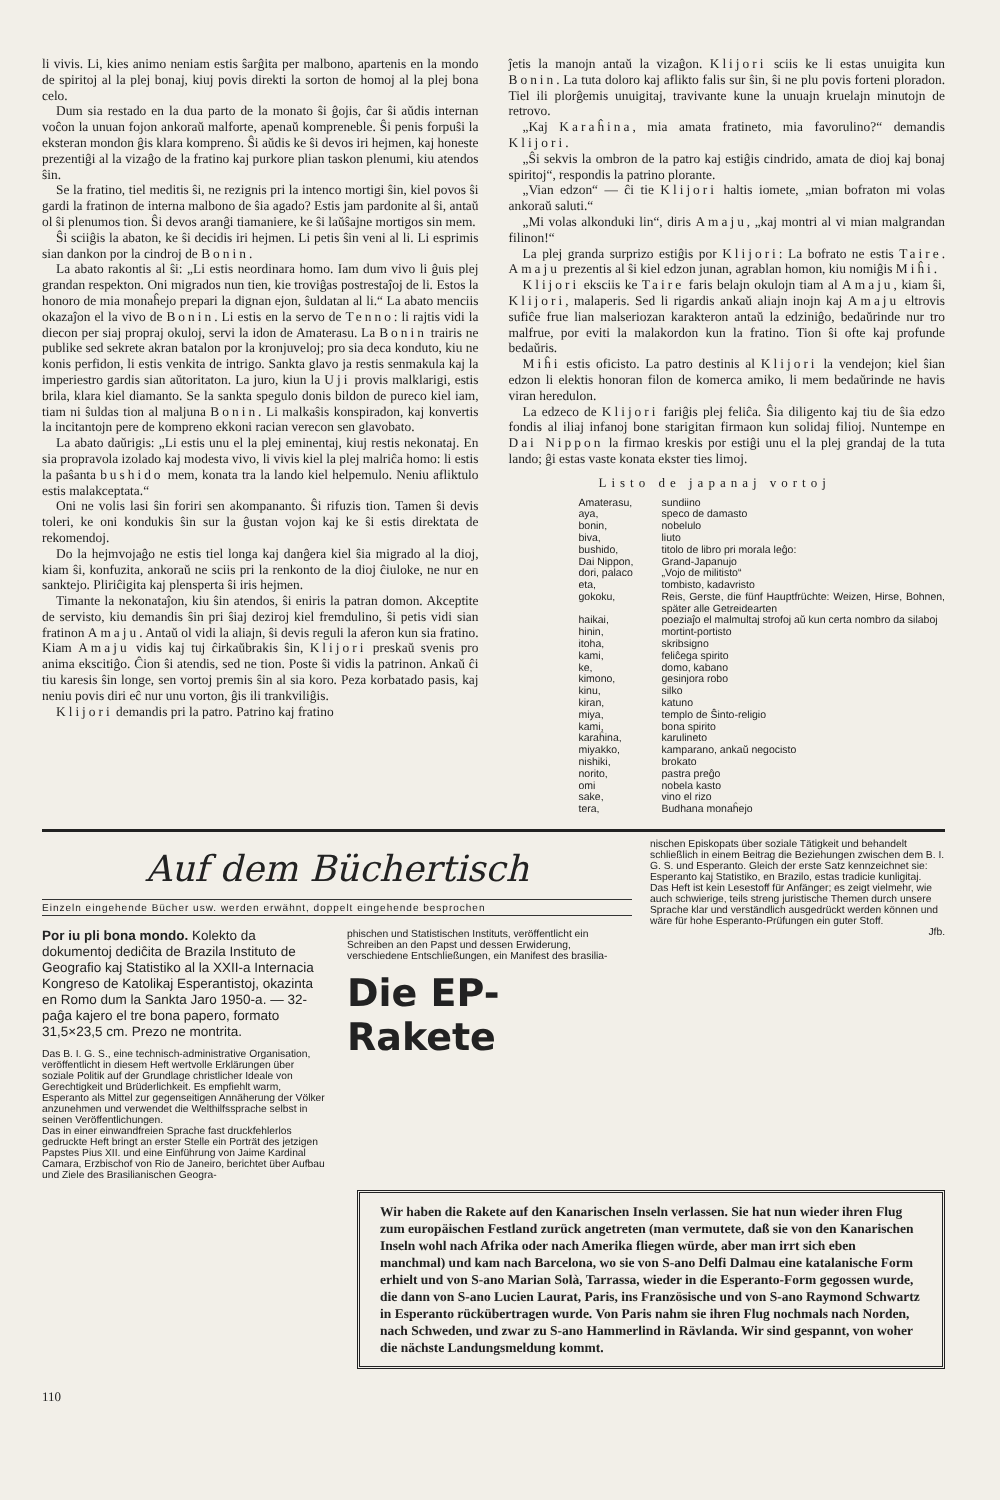li vivis. Li, kies animo neniam estis ŝarĝita per malbono, apartenis en la mondo de spiritoj al la plej bonaj, kiuj povis direkti la sorton de homoj al la plej bona celo.
Dum sia restado en la dua parto de la monato ŝi ĝojis, ĉar ŝi aŭdis internan voĉon la unuan fojon ankoraŭ malforte, apenaŭ kompreneble. Ŝi penis forpuŝi la eksteran mondon ĝis klara kompreno. Ŝi aŭdis ke ŝi devos iri hejmen, kaj honeste prezentiĝi al la vizaĝo de la fratino kaj purkore plian taskon plenumi, kiu atendos ŝin.
Se la fratino, tiel meditis ŝi, ne rezignis pri la intenco mortigi ŝin, kiel povos ŝi gardi la fratinon de interna malbono de ŝia agado? Estis jam pardonite al ŝi, antaŭ ol ŝi plenumos tion. Ŝi devos aranĝi tiamaniere, ke ŝi laŭŝajne mortigos sin mem.
Ŝi sciiĝis la abaton, ke ŝi decidis iri hejmen. Li petis ŝin veni al li. Li esprimis sian dankon por la cindroj de Bonin.
La abato rakontis al ŝi: „Li estis neordinara homo. Iam dum vivo li ĝuis plej grandan respekton. Oni migrados nun tien, kie troviĝas postrestaĵoj de li. Estos la honoro de mia monaĥejo prepari la dignan ejon, ŝuldatan al li.“ La abato menciis okazaĵon el la vivo de Bonin. Li estis en la servo de Tenno: li rajtis vidi la diecon per siaj propraj okuloj, servi la idon de Amaterasu. La Bonin trairis ne publike sed sekrete akran batalon por la kronjuveloj; pro sia deca konduto, kiu ne konis perfidon, li estis venkita de intrigo. Sankta glavo ja restis senmakula kaj la imperiestro gardis sian aŭtoritaton. La juro, kiun la Uji provis malklarigi, estis brila, klara kiel diamanto. Se la sankta spegulo donis bildon de pureco kiel iam, tiam ni ŝuldas tion al maljuna Bonin. Li malkaŝis konspiradon, kaj konvertis la incitantojn pere de komprenо ekkoni racian verecon sen glavobato.
La abato daŭrigis: „Li estis unu el la plej eminentaj, kiuj restis nekonataj. En sia propravola izolado kaj modesta vivo, li vivis kiel la plej malriĉa homo: li estis la paŝanta bushido mem, konata tra la lando kiel helpemulo. Neniu afliktulo estis malakceptata.“
Oni ne volis lasi ŝin foriri sen akompananto. Ŝi rifuzis tion. Tamen ŝi devis toleri, ke oni kondukis ŝin sur la ĝustan vojon kaj ke ŝi estis direktata de rekomendoj.
Do la hejmvojaĝo ne estis tiel longa kaj danĝera kiel ŝia migrado al la dioj, kiam ŝi, konfuzita, ankoraŭ ne sciis pri la renkonto de la dioj ĉiuloke, ne nur en sanktejo. Pliriĉigita kaj plensperta ŝi iris hejmen.
Timante la nekonataĵon, kiu ŝin atendos, ŝi eniris la patran domon. Akceptite de servisto, kiu demandis ŝin pri ŝiaj deziroj kiel fremdulino, ŝi petis vidi sian fratinon Amaju. Antaŭ ol vidi la aliajn, ŝi devis reguli la aferon kun sia fratino. Kiam Amaju vidis kaj tuj ĉirkaŭbrakis ŝin, Klijori preskaŭ svenis pro anima ekscitiĝo. Ĉion ŝi atendis, sed ne tion. Poste ŝi vidis la patrinon. Ankaŭ ĉi tiu karesis ŝin longe, sen vortoj premis ŝin al sia koro. Peza korbatado pasis, kaj neniu povis diri eĉ nur unu vorton, ĝis ili trankviliĝis.
Klijori demandis pri la patro. Patrino kaj fratino
ĵetis la manojn antaŭ la vizaĝon. Klijori sciis ke li estas unuigita kun Bonin. La tuta doloro kaj aflikto falis sur ŝin, ŝi ne plu povis forteni ploradon. Tiel ili plorĝemis unuigitaj, travivante kune la unuajn kruelajn minutojn de retrovo.
„Kaj Karaĥina, mia amata fratineto, mia favorulino?“ demandis Klijori.
„Ŝi sekvis la ombron de la patro kaj estiĝis cindrido, amata de dioj kaj bonaj spiritoj“, respondis la patrino plorante.
„Vian edzon“ — ĉi tie Klijori haltis iomete, „mian bofraton mi volas ankoraŭ saluti.“
„Mi volas alkonduki lin“, diris Amaju, „kaj montri al vi mian malgrandan filinon!“
La plej granda surprizo estiĝis por Klijori: La bofrato ne estis Taire. Amaju prezentis al ŝi kiel edzon junan, agrablan homon, kiu nomiĝis Miĥi.
Klijori eksciis ke Taire faris belajn okulojn tiam al Amaju, kiam ŝi, Klijori, malaperis. Sed li rigardis ankaŭ aliajn inojn kaj Amaju eltrovis sufiĉe frue lian malseriozan karakteron antaŭ la edziniĝo, bedaŭrinde nur tro malfrue, por eviti la malakordon kun la fratino. Tion ŝi ofte kaj profunde bedaŭris.
Miĥi estis oficisto. La patro destinis al Klijori la vendejon; kiel ŝian edzon li elektis honoran filon de komerca amiko, li mem bedaŭrinde ne havis viran heredulon.
La edzeco de Klijori fariĝis plej feliĉa. Ŝia diligento kaj tiu de ŝia edzo fondis al iliaj infanoj bone starigitan firmaon kun solidaj filioj. Nuntempe en Dai Nippon la firmao kreskis por estiĝi unu el la plej grandaj de la tuta lando; ĝi estas vaste konata ekster ties limoj.
Listo de japanaj vortoj
Amaterasu, sundiino
aya, speco de damasto
bonin, nobelulo
biva, liuto
bushido, titolo de libro pri morala leĝo:
Dai Nippon, Grand-Japanujo
dori, palaco „Vojo de militisto“
eta, tombisto, kadavristo
gokoku, Reis, Gerste, die fünf Hauptfrüchte: Weizen, Hirse, Bohnen, später alle Getreidearten
haikai, poeziaĵo el malmultaj strofoj aŭ kun certa nombro da silaboj
hinin, mortint-portisto
itoha, skribsigno
kami, feliĉega spirito
ke, domo, kabano
kimono, gesinjora robo
kinu, silko
kiran, katuno
miya, templo de Ŝinto-religio
kami, bona spirito
karaĥina, karulineto
miyakko, kamparano, ankaŭ negocisto
nishiki, brokato
norito, pastra preĝo
omi nobela kasto
sake, vino el rizo
tera, Budhana monaĥejo
Auf dem Büchertisch
Einzeln eingehende Bücher usw. werden erwähnt, doppelt eingehende besprochen
Por iu pli bona mondo. Kolekto da dokumentoj dediĉita de Brazila Instituto de Geografio kaj Statistiko al la XXII-a Internacia Kongreso de Katolikaj Esperantistoj, okazinta en Romo dum la Sankta Jaro 1950-a. — 32-paĝa kajero el tre bona papero, formato 31,5×23,5 cm. Prezo ne montrita.
Das B. I. G. S., eine technisch-administrative Organisation, veröffentlicht in diesem Heft wertvolle Erklärungen über soziale Politik auf der Grundlage christlicher Ideale von Gerechtigkeit und Brüderlichkeit. Es empfiehlt warm, Esperanto als Mittel zur gegenseitigen Annäherung der Völker anzunehmen und verwendet die Welthilfssprache selbst in seinen Veröffentlichungen.
Das in einer einwandfreien Sprache fast druckfehlerlos gedruckte Heft bringt an erster Stelle ein Porträt des jetzigen Papstes Pius XII. und eine Einführung von Jaime Kardinal Camara, Erzbischof von Rio de Janeiro, berichtet über Aufbau und Ziele des Brasilianischen Geogra-
phischen und Statistischen Instituts, veröffentlicht ein Schreiben an den Papst und dessen Erwiderung, verschiedene Entschließungen, ein Manifest des brasilia-
Die EP-Rakete
nischen Episkopats über soziale Tätigkeit und behandelt schließlich in einem Beitrag die Beziehungen zwischen dem B. I. G. S. und Esperanto. Gleich der erste Satz kennzeichnet sie: Esperanto kaj Statistiko, en Brazilo, estas tradicie kunligitaj.
Das Heft ist kein Lesestoff für Anfänger; es zeigt vielmehr, wie auch schwierige, teils streng juristische Themen durch unsere Sprache klar und verständlich ausgedrückt werden können und wäre für hohe Esperanto-Prüfungen ein guter Stoff.
Jfb.
Wir haben die Rakete auf den Kanarischen Inseln verlassen. Sie hat nun wieder ihren Flug zum europäischen Festland zurück angetreten (man vermutete, daß sie von den Kanarischen Inseln wohl nach Afrika oder nach Amerika fliegen würde, aber man irrt sich eben manchmal) und kam nach Barcelona, wo sie von S-ano Delfi Dalmau eine katalanische Form erhielt und von S-ano Marian Solà, Tarrassa, wieder in die Esperanto-Form gegossen wurde, die dann von S-ano Lucien Laurat, Paris, ins Französische und von S-ano Raymond Schwartz in Esperanto rückübertragen wurde. Von Paris nahm sie ihren Flug nochmals nach Norden, nach Schweden, und zwar zu S-ano Hammerlind in Rävlanda. Wir sind gespannt, von woher die nächste Landungsmeldung kommt.
110